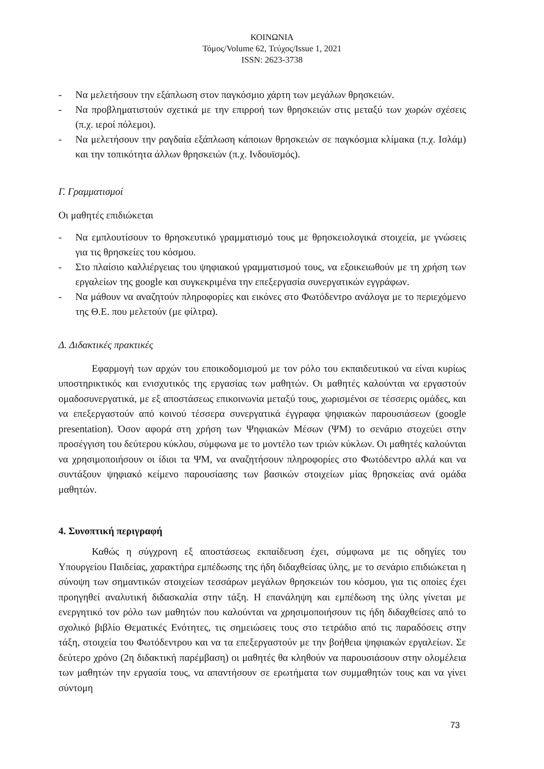ΚΟΙΝΩΝΙΑ
Τόμος/Volume 62, Τεύχος/Issue 1, 2021
ISSN: 2623-3738
- Να μελετήσουν την εξάπλωση στον παγκόσμιο χάρτη των μεγάλων θρησκειών.
- Να προβληματιστούν σχετικά με την επιρροή των θρησκειών στις μεταξύ των χωρών σχέσεις (π.χ. ιεροί πόλεμοι).
- Να μελετήσουν την ραγδαία εξάπλωση κάποιων θρησκειών σε παγκόσμια κλίμακα (π.χ. Ισλάμ) και την τοπικότητα άλλων θρησκειών (π.χ. Ινδουϊσμός).
Γ. Γραμματισμοί
Οι μαθητές επιδιώκεται
- Να εμπλουτίσουν το θρησκευτικό γραμματισμό τους με θρησκειολογικά στοιχεία, με γνώσεις για τις θρησκείες του κόσμου.
- Στο πλαίσιο καλλιέργειας του ψηφιακού γραμματισμού τους, να εξοικειωθούν με τη χρήση των εργαλείων της google και συγκεκριμένα την επεξεργασία συνεργατικών εγγράφων.
- Να μάθουν να αναζητούν πληροφορίες και εικόνες στο Φωτόδεντρο ανάλογα με το περιεχόμενο της Θ.Ε. που μελετούν (με φίλτρα).
Δ. Διδακτικές πρακτικές
Εφαρμογή των αρχών του εποικοδομισμού με τον ρόλο του εκπαιδευτικού να είναι κυρίως υποστηρικτικός και ενισχυτικός της εργασίας των μαθητών. Οι μαθητές καλούνται να εργαστούν ομαδοσυνεργατικά, με εξ αποστάσεως επικοινωνία μεταξύ τους, χωρισμένοι σε τέσσερις ομάδες, και να επεξεργαστούν από κοινού τέσσερα συνεργατικά έγγραφα ψηφιακών παρουσιάσεων (google presentation). Όσον αφορά στη χρήση των Ψηφιακών Μέσων (ΨΜ) το σενάριο στοχεύει στην προσέγγιση του δεύτερου κύκλου, σύμφωνα με το μοντέλο των τριών κύκλων. Οι μαθητές καλούνται να χρησιμοποιήσουν οι ίδιοι τα ΨΜ, να αναζητήσουν πληροφορίες στο Φωτόδεντρο αλλά και να συντάξουν ψηφιακό κείμενο παρουσίασης των βασικών στοιχείων μίας θρησκείας ανά ομάδα μαθητών.
4. Συνοπτική περιγραφή
Καθώς η σύγχρονη εξ αποστάσεως εκπαίδευση έχει, σύμφωνα με τις οδηγίες του Υπουργείου Παιδείας, χαρακτήρα εμπέδωσης της ήδη διδαχθείσας ύλης, με το σενάριο επιδιώκεται η σύνοψη των σημαντικών στοιχείων τεσσάρων μεγάλων θρησκειών του κόσμου, για τις οποίες έχει προηγηθεί αναλυτική διδασκαλία στην τάξη. Η επανάληψη και εμπέδωση της ύλης γίνεται με ενεργητικό τον ρόλο των μαθητών που καλούνται να χρησιμοποιήσουν τις ήδη διδαχθείσες από το σχολικό βιβλίο Θεματικές Ενότητες, τις σημειώσεις τους στο τετράδιο από τις παραδόσεις στην τάξη, στοιχεία του Φωτόδεντρου και να τα επεξεργαστούν με την βοήθεια ψηφιακών εργαλείων. Σε δεύτερο χρόνο (2η διδακτική παρέμβαση) οι μαθητές θα κληθούν να παρουσιάσουν στην ολομέλεια των μαθητών την εργασία τους, να απαντήσουν σε ερωτήματα των συμμαθητών τους και να γίνει σύντομη
73